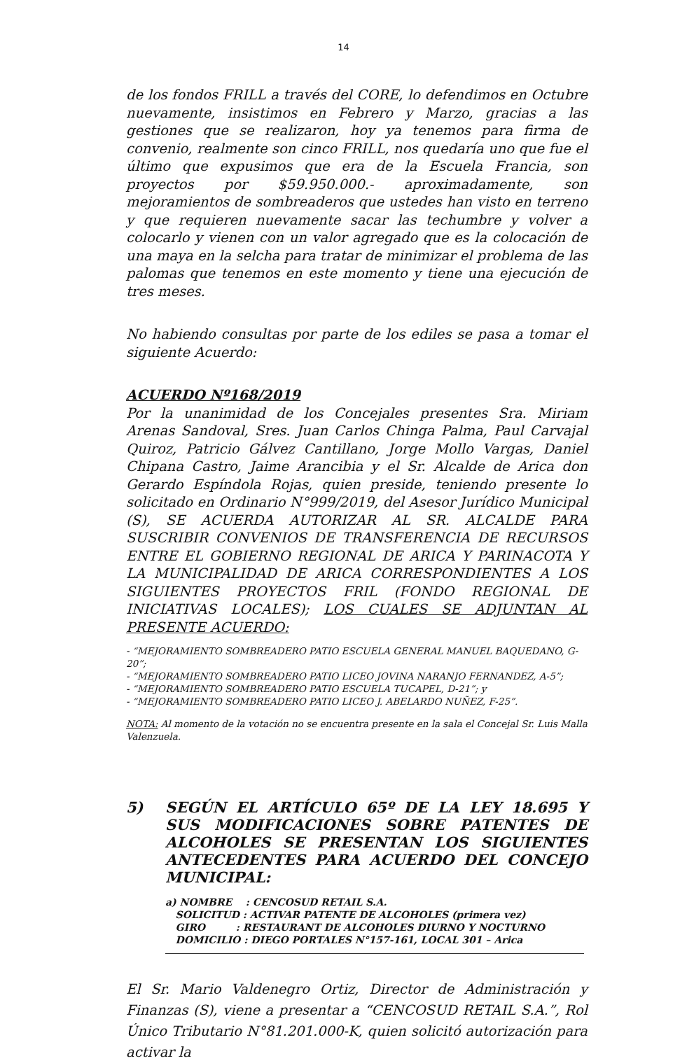14
de los fondos FRILL a través del CORE, lo defendimos en Octubre nuevamente, insistimos en Febrero y Marzo, gracias a las gestiones que se realizaron, hoy ya tenemos para firma de convenio, realmente son cinco FRILL, nos quedaría uno que fue el último que expusimos que era de la Escuela Francia, son proyectos por $59.950.000.- aproximadamente, son mejoramientos de sombreaderos que ustedes han visto en terreno y que requieren nuevamente sacar las techumbre y volver a colocarlo y vienen con un valor agregado que es la colocación de una maya en la selcha para tratar de minimizar el problema de las palomas que tenemos en este momento y tiene una ejecución de tres meses.
No habiendo consultas por parte de los ediles se pasa a tomar el siguiente Acuerdo:
ACUERDO Nº168/2019
Por la unanimidad de los Concejales presentes Sra. Miriam Arenas Sandoval, Sres. Juan Carlos Chinga Palma, Paul Carvajal Quiroz, Patricio Gálvez Cantillano, Jorge Mollo Vargas, Daniel Chipana Castro, Jaime Arancibia y el Sr. Alcalde de Arica don Gerardo Espíndola Rojas, quien preside, teniendo presente lo solicitado en Ordinario N°999/2019, del Asesor Jurídico Municipal (S), SE ACUERDA AUTORIZAR AL SR. ALCALDE PARA SUSCRIBIR CONVENIOS DE TRANSFERENCIA DE RECURSOS ENTRE EL GOBIERNO REGIONAL DE ARICA Y PARINACOTA Y LA MUNICIPALIDAD DE ARICA CORRESPONDIENTES A LOS SIGUIENTES PROYECTOS FRIL (FONDO REGIONAL DE INICIATIVAS LOCALES); LOS CUALES SE ADJUNTAN AL PRESENTE ACUERDO:
- “MEJORAMIENTO SOMBREADERO PATIO ESCUELA GENERAL MANUEL BAQUEDANO, G-20”;
- “MEJORAMIENTO SOMBREADERO PATIO LICEO JOVINA NARANJO FERNANDEZ, A-5”;
- “MEJORAMIENTO SOMBREADERO PATIO ESCUELA TUCAPEL, D-21”; y
- “MEJORAMIENTO SOMBREADERO PATIO LICEO J. ABELARDO NUÑEZ, F-25”.
NOTA: Al momento de la votación no se encuentra presente en la sala el Concejal Sr. Luis Malla Valenzuela.
5) SEGÚN EL ARTÍCULO 65º DE LA LEY 18.695 Y SUS MODIFICACIONES SOBRE PATENTES DE ALCOHOLES SE PRESENTAN LOS SIGUIENTES ANTECEDENTES PARA ACUERDO DEL CONCEJO MUNICIPAL:
a) NOMBRE : CENCOSUD RETAIL S.A.
SOLICITUD : ACTIVAR PATENTE DE ALCOHOLES (primera vez)
GIRO : RESTAURANT DE ALCOHOLES DIURNO Y NOCTURNO
DOMICILIO : DIEGO PORTALES N°157-161, LOCAL 301 – Arica
El Sr. Mario Valdenegro Ortiz, Director de Administración y Finanzas (S), viene a presentar a “CENCOSUD RETAIL S.A.”, Rol Único Tributario N°81.201.000-K, quien solicitó autorización para activar la